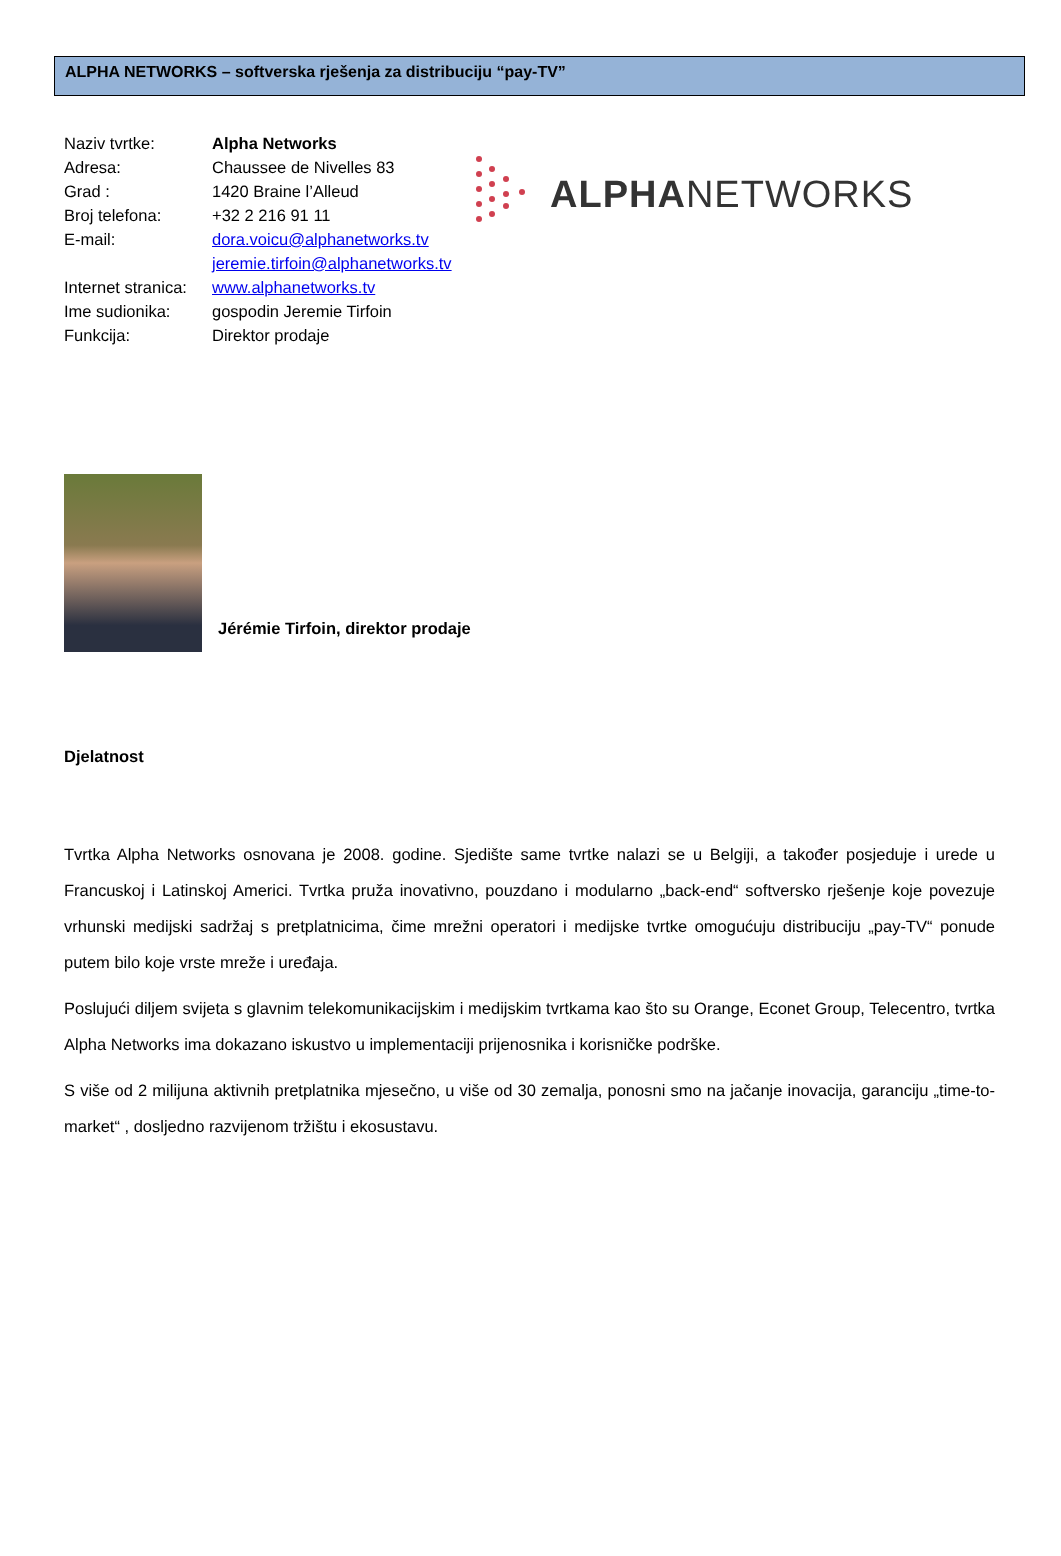ALPHA NETWORKS – softverska rješenja za distribuciju “pay-TV”
| Naziv tvrtke: | Alpha Networks |
| Adresa: | Chaussee de Nivelles 83 |
| Grad : | 1420 Braine l’Alleud |
| Broj telefona: | +32 2 216 91 11 |
| E-mail: | dora.voicu@alphanetworks.tv |
| | jeremie.tirfoin@alphanetworks.tv |
| Internet stranica: | www.alphanetworks.tv |
| Ime sudionika: | gospodin Jeremie Tirfoin |
| Funkcija: | Direktor prodaje |
ALPHANETWORKS
Jérémie Tirfoin, direktor prodaje
Djelatnost
Tvrtka Alpha Networks osnovana je 2008. godine. Sjedište same tvrtke nalazi se u Belgiji, a također posjeduje i urede u Francuskoj i Latinskoj Americi. Tvrtka pruža inovativno, pouzdano i modularno „back-end“ softversko rješenje koje povezuje vrhunski medijski sadržaj s pretplatnicima, čime mrežni operatori i medijske tvrtke omogućuju distribuciju „pay-TV“ ponude putem bilo koje vrste mreže i uređaja.
Poslujući diljem svijeta s glavnim telekomunikacijskim i medijskim tvrtkama kao što su Orange, Econet Group, Telecentro, tvrtka Alpha Networks ima dokazano iskustvo u implementaciji prijenosnika i korisničke podrške.
S više od 2 milijuna aktivnih pretplatnika mjesečno, u više od 30 zemalja, ponosni smo na jačanje inovacija, garanciju „time-to-market“ , dosljedno razvijenom tržištu i ekosustavu.